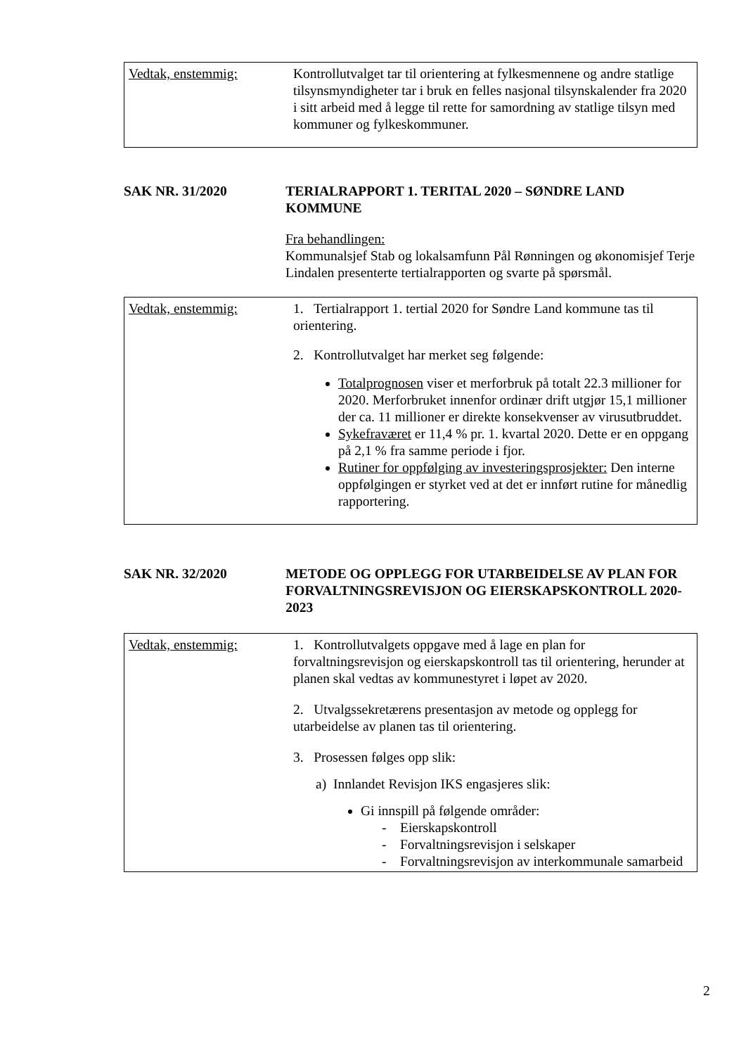| Vedtak, enstemmig: | Kontrollutvalget tar til orientering at fylkesmennene og andre statlige tilsynsmyndigheter tar i bruk en felles nasjonal tilsynskalender fra 2020 i sitt arbeid med å legge til rette for samordning av statlige tilsyn med kommuner og fylkeskommuner. |
SAK NR. 31/2020 TERIALRAPPORT 1. TERITAL 2020 – SØNDRE LAND KOMMUNE
Fra behandlingen:
Kommunalsjef Stab og lokalsamfunn Pål Rønningen og økonomisjef Terje Lindalen presenterte tertialrapporten og svarte på spørsmål.
| Vedtak, enstemmig: | 1. Tertialrapport 1. tertial 2020 for Søndre Land kommune tas til orientering. 2. Kontrollutvalget har merket seg følgende: Totalprognosen viser et merforbruk på totalt 22.3 millioner for 2020. Merforbruket innenfor ordinær drift utgjør 15,1 millioner der ca. 11 millioner er direkte konsekvenser av virusutbruddet. Sykefraværet er 11,4 % pr. 1. kvartal 2020. Dette er en oppgang på 2,1 % fra samme periode i fjor. Rutiner for oppfølging av investeringsprosjekter: Den interne oppfølgingen er styrket ved at det er innført rutine for månedlig rapportering. |
SAK NR. 32/2020 METODE OG OPPLEGG FOR UTARBEIDELSE AV PLAN FOR FORVALTNINGSREVISJON OG EIERSKAPSKONTROLL 2020-2023
| Vedtak, enstemmig: | 1. Kontrollutvalgets oppgave med å lage en plan for forvaltningsrevisjon og eierskapskontroll tas til orientering, herunder at planen skal vedtas av kommunestyret i løpet av 2020. 2. Utvalgssekretærens presentasjon av metode og opplegg for utarbeidelse av planen tas til orientering. 3. Prosessen følges opp slik: a) Innlandet Revisjon IKS engasjeres slik: Gi innspill på følgende områder: - Eierskapskontroll - Forvaltningsrevisjon i selskaper - Forvaltningsrevisjon av interkommunale samarbeid |
2